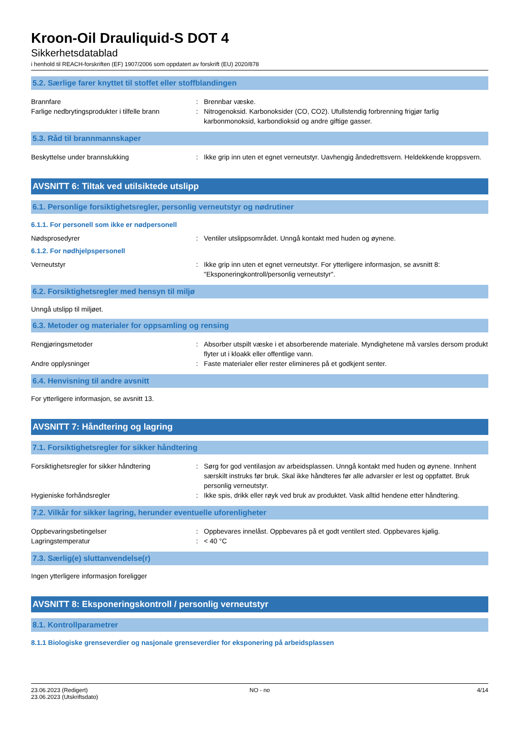Kroon-Oil Drauliquid-S DOT 4
Sikkerhetsdatablad
i henhold til REACH-forskriften (EF) 1907/2006 som oppdatert av forskrift (EU) 2020/878
5.2. Særlige farer knyttet til stoffet eller stoffblandingen
Brannfare : Brennbar væske.
Farlige nedbrytingsprodukter i tilfelle brann
: Nitrogenoksid. Karbonoksider (CO, CO2). Ufullstendig forbrenning frigjør farlig karbonmonoksid, karbondioksid og andre giftige gasser.
5.3. Råd til brannmannskaper
Beskyttelse under brannslukking : Ikke grip inn uten et egnet verneutstyr. Uavhengig åndedrettsvern. Heldekkende kroppsvern.
AVSNITT 6: Tiltak ved utilsiktede utslipp
6.1. Personlige forsiktighetsregler, personlig verneutstyr og nødrutiner
6.1.1. For personell som ikke er nødpersonell
Nødsprosedyrer : Ventiler utslippsområdet. Unngå kontakt med huden og øynene.
6.1.2. For nødhjelpspersonell
Verneutstyr : Ikke grip inn uten et egnet verneutstyr. For ytterligere informasjon, se avsnitt 8: "Eksponeringkontroll/personlig verneutstyr".
6.2. Forsiktighetsregler med hensyn til miljø
Unngå utslipp til miljøet.
6.3. Metoder og materialer for oppsamling og rensing
Rengjøringsmetoder : Absorber utspilt væske i et absorberende materiale. Myndighetene må varsles dersom produkt flyter ut i kloakk eller offentlige vann.
Andre opplysninger : Faste materialer eller rester elimineres på et godkjent senter.
6.4. Henvisning til andre avsnitt
For ytterligere informasjon, se avsnitt 13.
AVSNITT 7: Håndtering og lagring
7.1. Forsiktighetsregler for sikker håndtering
Forsiktighetsregler for sikker håndtering
: Sørg for god ventilasjon av arbeidsplassen. Unngå kontakt med huden og øynene. Innhent særskilt instruks før bruk. Skal ikke håndteres før alle advarsler er lest og oppfattet. Bruk personlig verneutstyr.
Hygieniske forhåndsregler : Ikke spis, drikk eller røyk ved bruk av produktet. Vask alltid hendene etter håndtering.
7.2. Vilkår for sikker lagring, herunder eventuelle uforenligheter
Oppbevaringsbetingelser : Oppbevares innelåst. Oppbevares på et godt ventilert sted. Oppbevares kjølig.
Lagringstemperatur : < 40 °C
7.3. Særlig(e) sluttanvendelse(r)
Ingen ytterligere informasjon foreligger
AVSNITT 8: Eksponeringskontroll / personlig verneutstyr
8.1. Kontrollparametrer
8.1.1 Biologiske grenseverdier og nasjonale grenseverdier for eksponering på arbeidsplassen
23.06.2023 (Redigert)
23.06.2023 (Utskriftsdato)
NO - no 4/14